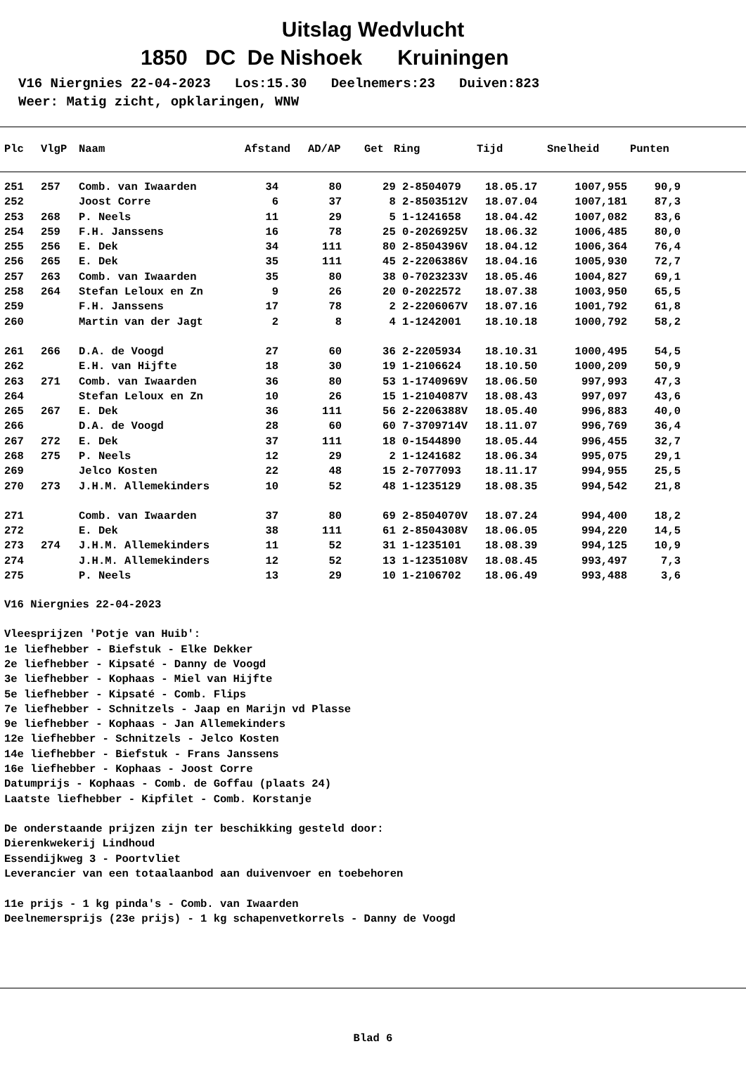Uitslag Wedvlucht
1850 DC De Nishoek Kruiningen
V16 Niergnies 22-04-2023 Los:15.30 Deelnemers:23 Duiven:823 Weer: Matig zicht, opklaringen, WNW
| Plc | VlgP | Naam | Afstand | AD/AP | Get | Ring | Tijd | Snelheid | Punten |
| --- | --- | --- | --- | --- | --- | --- | --- | --- | --- |
| 251 | 257 | Comb. van Iwaarden | 34 | 80 | 29 | 2-8504079 | 18.05.17 | 1007,955 | 90,9 |
| 252 | | Joost Corre | 6 | 37 | 8 | 2-8503512V | 18.07.04 | 1007,181 | 87,3 |
| 253 | 268 | P. Neels | 11 | 29 | 5 | 1-1241658 | 18.04.42 | 1007,082 | 83,6 |
| 254 | 259 | F.H. Janssens | 16 | 78 | 25 | 0-2026925V | 18.06.32 | 1006,485 | 80,0 |
| 255 | 256 | E. Dek | 34 | 111 | 80 | 2-8504396V | 18.04.12 | 1006,364 | 76,4 |
| 256 | 265 | E. Dek | 35 | 111 | 45 | 2-2206386V | 18.04.16 | 1005,930 | 72,7 |
| 257 | 263 | Comb. van Iwaarden | 35 | 80 | 38 | 0-7023233V | 18.05.46 | 1004,827 | 69,1 |
| 258 | 264 | Stefan Leloux en Zn | 9 | 26 | 20 | 0-2022572 | 18.07.38 | 1003,950 | 65,5 |
| 259 | | F.H. Janssens | 17 | 78 | 2 | 2-2206067V | 18.07.16 | 1001,792 | 61,8 |
| 260 | | Martin van der Jagt | 2 | 8 | 4 | 1-1242001 | 18.10.18 | 1000,792 | 58,2 |
| 261 | 266 | D.A. de Voogd | 27 | 60 | 36 | 2-2205934 | 18.10.31 | 1000,495 | 54,5 |
| 262 | | E.H. van Hijfte | 18 | 30 | 19 | 1-2106624 | 18.10.50 | 1000,209 | 50,9 |
| 263 | 271 | Comb. van Iwaarden | 36 | 80 | 53 | 1-1740969V | 18.06.50 | 997,993 | 47,3 |
| 264 | | Stefan Leloux en Zn | 10 | 26 | 15 | 1-2104087V | 18.08.43 | 997,097 | 43,6 |
| 265 | 267 | E. Dek | 36 | 111 | 56 | 2-2206388V | 18.05.40 | 996,883 | 40,0 |
| 266 | | D.A. de Voogd | 28 | 60 | 60 | 7-3709714V | 18.11.07 | 996,769 | 36,4 |
| 267 | 272 | E. Dek | 37 | 111 | 18 | 0-1544890 | 18.05.44 | 996,455 | 32,7 |
| 268 | 275 | P. Neels | 12 | 29 | 2 | 1-1241682 | 18.06.34 | 995,075 | 29,1 |
| 269 | | Jelco Kosten | 22 | 48 | 15 | 2-7077093 | 18.11.17 | 994,955 | 25,5 |
| 270 | 273 | J.H.M. Allemekinders | 10 | 52 | 48 | 1-1235129 | 18.08.35 | 994,542 | 21,8 |
| 271 | | Comb. van Iwaarden | 37 | 80 | 69 | 2-8504070V | 18.07.24 | 994,400 | 18,2 |
| 272 | | E. Dek | 38 | 111 | 61 | 2-8504308V | 18.06.05 | 994,220 | 14,5 |
| 273 | 274 | J.H.M. Allemekinders | 11 | 52 | 31 | 1-1235101 | 18.08.39 | 994,125 | 10,9 |
| 274 | | J.H.M. Allemekinders | 12 | 52 | 13 | 1-1235108V | 18.08.45 | 993,497 | 7,3 |
| 275 | | P. Neels | 13 | 29 | 10 | 1-2106702 | 18.06.49 | 993,488 | 3,6 |
V16 Niergnies 22-04-2023 Vleesprijzen 'Potje van Huib': 1e liefhebber - Biefstuk - Elke Dekker 2e liefhebber - Kipsaté - Danny de Voogd 3e liefhebber - Kophaas - Miel van Hijfte 5e liefhebber - Kipsaté - Comb. Flips 7e liefhebber - Schnitzels - Jaap en Marijn vd Plasse 9e liefhebber - Kophaas - Jan Allemekinders 12e liefhebber - Schnitzels - Jelco Kosten 14e liefhebber - Biefstuk - Frans Janssens 16e liefhebber - Kophaas - Joost Corre Datumprijs - Kophaas - Comb. de Goffau (plaats 24) Laatste liefhebber - Kipfilet - Comb. Korstanje De onderstaande prijzen zijn ter beschikking gesteld door: Dierenkwekerij Lindhoud Essendijkweg 3 - Poortvliet Leverancier van een totaalaanbod aan duivenvoer en toebehoren 11e prijs - 1 kg pinda's - Comb. van Iwaarden Deelnemersprijs (23e prijs) - 1 kg schapenvetkorrels - Danny de Voogd
Blad 6